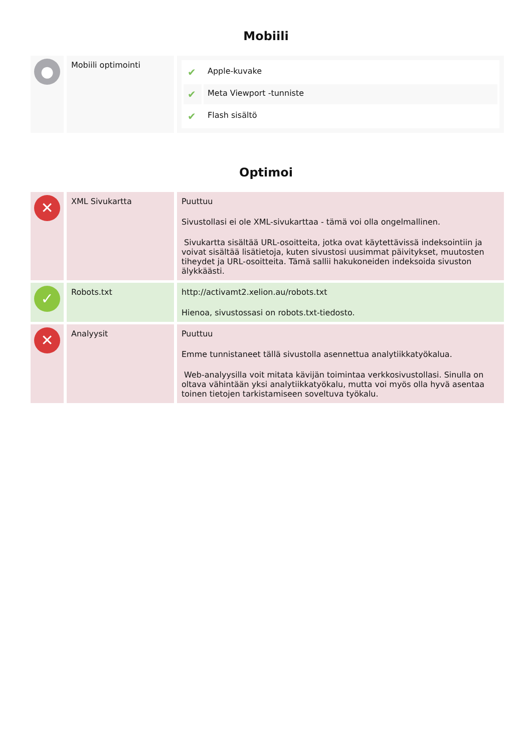Mobiili
| ● | Mobiili optimointi | / ✔ / Apple-kuvake / / ✔ / Meta Viewport -tunniste / / ✔ / Flash sisältö / |
Optimoi
| ✕ | XML Sivukartta | Puuttuu Sivustollasi ei ole XML-sivukarttaa - tämä voi olla ongelmallinen. Sivukartta sisältää URL-osoitteita, jotka ovat käytettävissä indeksointiin ja voivat sisältää lisätietoja, kuten sivustosi uusimmat päivitykset, muutosten tiheydet ja URL-osoitteita. Tämä sallii hakukoneiden indeksoida sivuston älykkäästi. |
| ✓ | Robots.txt | http://activamt2.xelion.au/robots.txt Hienoa, sivustossasi on robots.txt-tiedosto. |
| ✕ | Analyysit | Puuttuu Emme tunnistaneet tällä sivustolla asennettua analytiikkatyökalua. Web-analyysilla voit mitata kävijän toimintaa verkkosivustollasi. Sinulla on oltava vähintään yksi analytiikkatyökalu, mutta voi myös olla hyvä asentaa toinen tietojen tarkistamiseen soveltuva työkalu. |